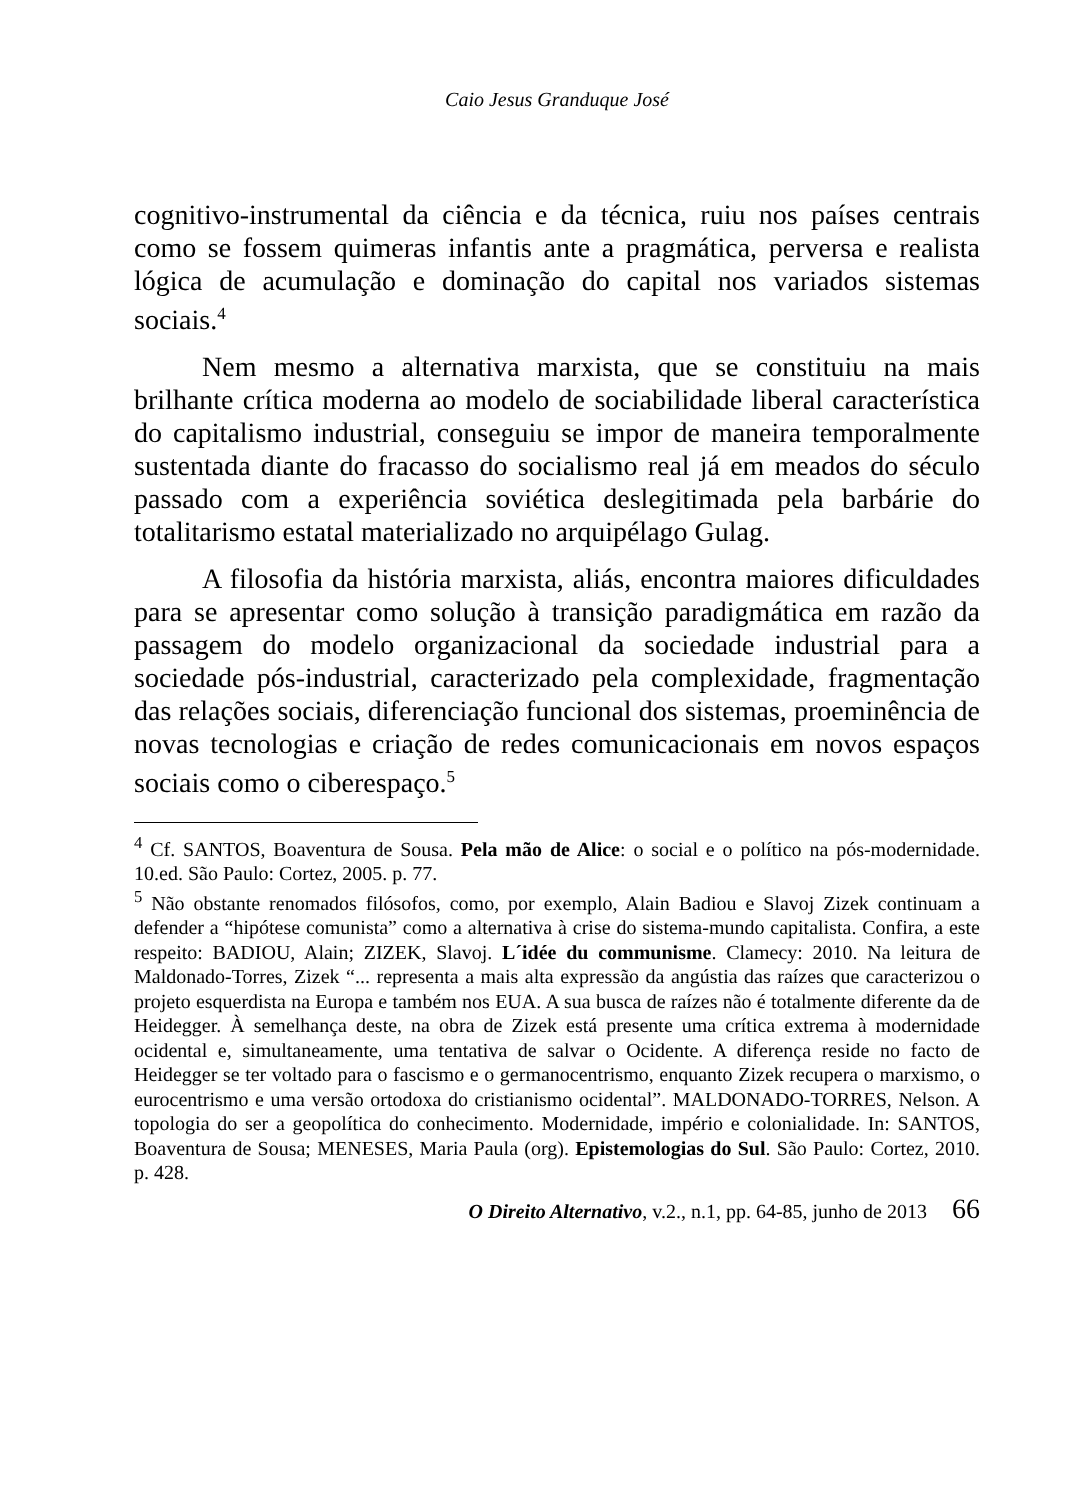Caio Jesus Granduque José
cognitivo-instrumental da ciência e da técnica, ruiu nos países centrais como se fossem quimeras infantis ante a pragmática, perversa e realista lógica de acumulação e dominação do capital nos variados sistemas sociais.<sup>4</sup>
Nem mesmo a alternativa marxista, que se constituiu na mais brilhante crítica moderna ao modelo de sociabilidade liberal característica do capitalismo industrial, conseguiu se impor de maneira temporalmente sustentada diante do fracasso do socialismo real já em meados do século passado com a experiência soviética deslegitimada pela barbárie do totalitarismo estatal materializado no arquipélago Gulag.
A filosofia da história marxista, aliás, encontra maiores dificuldades para se apresentar como solução à transição paradigmática em razão da passagem do modelo organizacional da sociedade industrial para a sociedade pós-industrial, caracterizado pela complexidade, fragmentação das relações sociais, diferenciação funcional dos sistemas, proeminência de novas tecnologias e criação de redes comunicacionais em novos espaços sociais como o ciberespaço.<sup>5</sup>
<sup>4</sup> Cf. SANTOS, Boaventura de Sousa. Pela mão de Alice: o social e o político na pós-modernidade. 10.ed. São Paulo: Cortez, 2005. p. 77.
<sup>5</sup> Não obstante renomados filósofos, como, por exemplo, Alain Badiou e Slavoj Zizek continuam a defender a “hipótese comunista” como a alternativa à crise do sistema-mundo capitalista. Confira, a este respeito: BADIOU, Alain; ZIZEK, Slavoj. L´idée du communisme. Clamecy: 2010. Na leitura de Maldonado-Torres, Zizek “... representa a mais alta expressão da angústia das raízes que caracterizou o projeto esquerdista na Europa e também nos EUA. A sua busca de raízes não é totalmente diferente da de Heidegger. À semelhança deste, na obra de Zizek está presente uma crítica extrema à modernidade ocidental e, simultaneamente, uma tentativa de salvar o Ocidente. A diferença reside no facto de Heidegger se ter voltado para o fascismo e o germanocentrismo, enquanto Zizek recupera o marxismo, o eurocentrismo e uma versão ortodoxa do cristianismo ocidental”. MALDONADO-TORRES, Nelson. A topologia do ser a geopolítica do conhecimento. Modernidade, império e colonialidade. In: SANTOS, Boaventura de Sousa; MENESES, Maria Paula (org). Epistemologias do Sul. São Paulo: Cortez, 2010. p. 428.
O Direito Alternativo, v.2., n.1, pp. 64-85, junho de 2013 66